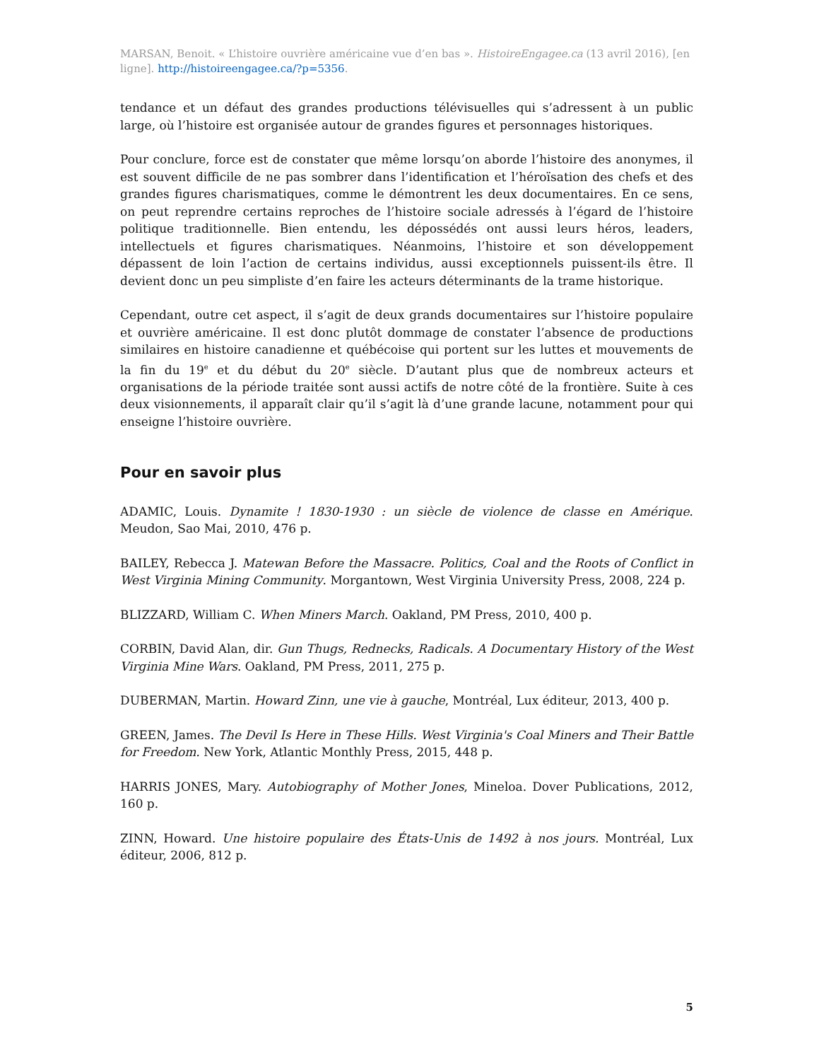MARSAN, Benoit. « L’histoire ouvrière américaine vue d’en bas ». HistoireEngagee.ca (13 avril 2016), [en ligne]. http://histoireengagee.ca/?p=5356.
tendance et un défaut des grandes productions télévisuelles qui s’adressent à un public large, où l’histoire est organisée autour de grandes figures et personnages historiques.
Pour conclure, force est de constater que même lorsqu’on aborde l’histoire des anonymes, il est souvent difficile de ne pas sombrer dans l’identification et l’héroïsation des chefs et des grandes figures charismatiques, comme le démontrent les deux documentaires. En ce sens, on peut reprendre certains reproches de l’histoire sociale adressés à l’égard de l’histoire politique traditionnelle. Bien entendu, les dépossédés ont aussi leurs héros, leaders, intellectuels et figures charismatiques. Néanmoins, l’histoire et son développement dépassent de loin l’action de certains individus, aussi exceptionnels puissent-ils être. Il devient donc un peu simpliste d’en faire les acteurs déterminants de la trame historique.
Cependant, outre cet aspect, il s’agit de deux grands documentaires sur l’histoire populaire et ouvrière américaine. Il est donc plutôt dommage de constater l’absence de productions similaires en histoire canadienne et québécoise qui portent sur les luttes et mouvements de la fin du 19<sup>e</sup> et du début du 20<sup>e</sup> siècle. D’autant plus que de nombreux acteurs et organisations de la période traitée sont aussi actifs de notre côté de la frontière. Suite à ces deux visionnements, il apparaît clair qu’il s’agit là d’une grande lacune, notamment pour qui enseigne l’histoire ouvrière.
Pour en savoir plus
ADAMIC, Louis. Dynamite ! 1830-1930 : un siècle de violence de classe en Amérique. Meudon, Sao Mai, 2010, 476 p.
BAILEY, Rebecca J. Matewan Before the Massacre. Politics, Coal and the Roots of Conflict in West Virginia Mining Community. Morgantown, West Virginia University Press, 2008, 224 p.
BLIZZARD, William C. When Miners March. Oakland, PM Press, 2010, 400 p.
CORBIN, David Alan, dir. Gun Thugs, Rednecks, Radicals. A Documentary History of the West Virginia Mine Wars. Oakland, PM Press, 2011, 275 p.
DUBERMAN, Martin. Howard Zinn, une vie à gauche, Montréal, Lux éditeur, 2013, 400 p.
GREEN, James. The Devil Is Here in These Hills. West Virginia's Coal Miners and Their Battle for Freedom. New York, Atlantic Monthly Press, 2015, 448 p.
HARRIS JONES, Mary. Autobiography of Mother Jones, Mineloa. Dover Publications, 2012, 160 p.
ZINN, Howard. Une histoire populaire des États-Unis de 1492 à nos jours. Montréal, Lux éditeur, 2006, 812 p.
5